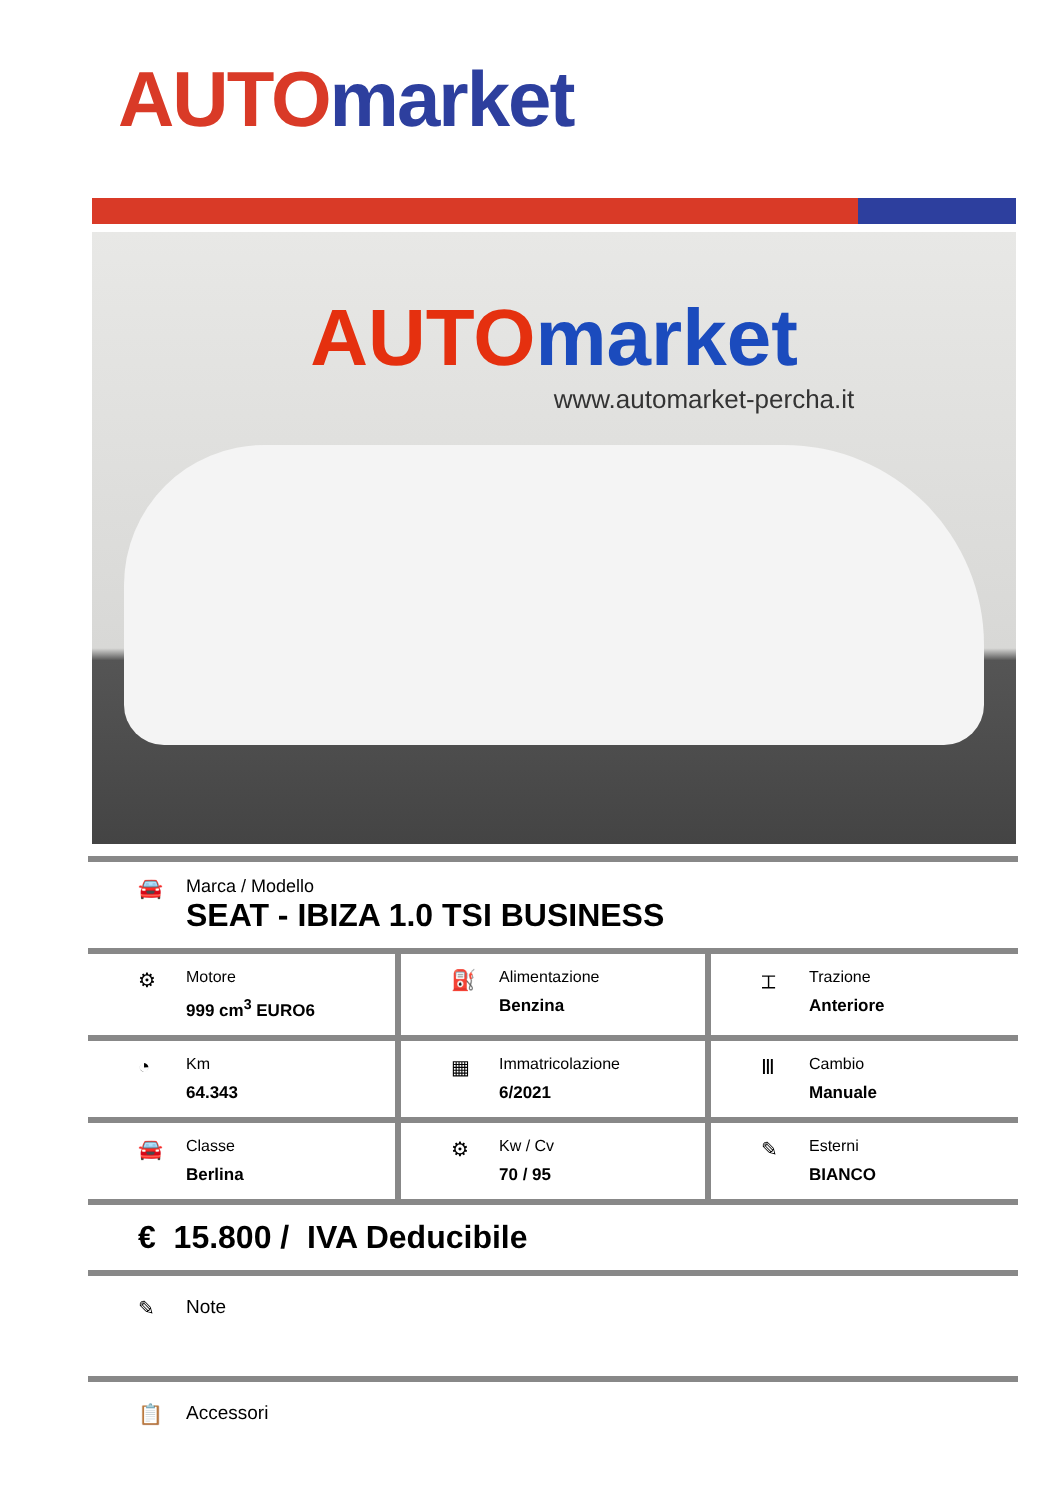AUTO market
AUTO market
www.automarket-percha.it
🚘 Marca / Modello
SEAT - IBIZA 1.0 TSI BUSINESS
| ⚙ Motore 999 cm<sup>3</sup> EURO6 | ⛽ Alimentazione Benzina | ⌶ Trazione Anteriore |
| ◔ Km 64.343 | ▦ Immatricolazione 6/2021 | Ⅲ Cambio Manuale |
| 🚘 Classe Berlina | ⚙ Kw / Cv 70 / 95 | ✎ Esterni BIANCO |
€ 15.800 / IVA Deducibile
✎ Note
📋 Accessori